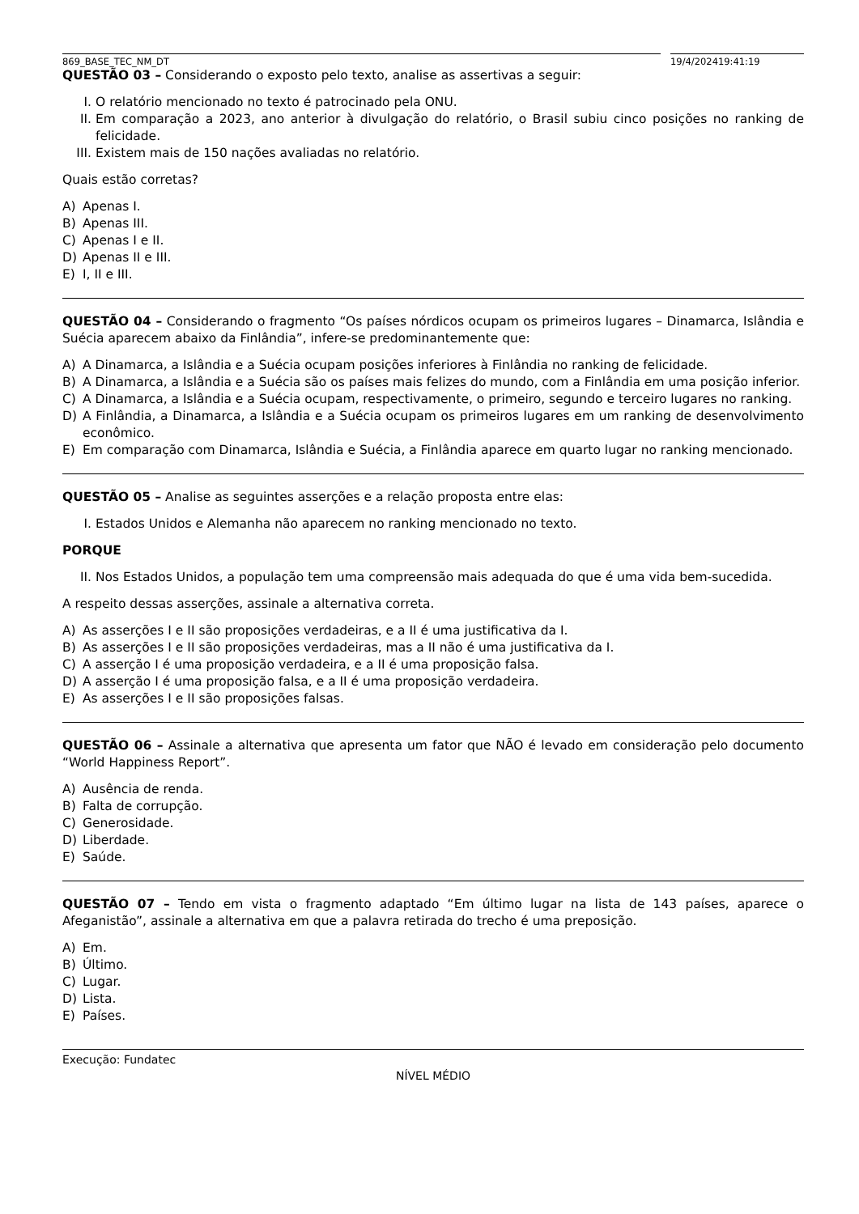869_BASE_TEC_NM_DT 19/4/202419:41:19
QUESTÃO 03 – Considerando o exposto pelo texto, analise as assertivas a seguir:
I. O relatório mencionado no texto é patrocinado pela ONU.
II. Em comparação a 2023, ano anterior à divulgação do relatório, o Brasil subiu cinco posições no ranking de felicidade.
III. Existem mais de 150 nações avaliadas no relatório.
Quais estão corretas?
A) Apenas I.
B) Apenas III.
C) Apenas I e II.
D) Apenas II e III.
E) I, II e III.
QUESTÃO 04 – Considerando o fragmento “Os países nórdicos ocupam os primeiros lugares – Dinamarca, Islândia e Suécia aparecem abaixo da Finlândia”, infere-se predominantemente que:
A) A Dinamarca, a Islândia e a Suécia ocupam posições inferiores à Finlândia no ranking de felicidade.
B) A Dinamarca, a Islândia e a Suécia são os países mais felizes do mundo, com a Finlândia em uma posição inferior.
C) A Dinamarca, a Islândia e a Suécia ocupam, respectivamente, o primeiro, segundo e terceiro lugares no ranking.
D) A Finlândia, a Dinamarca, a Islândia e a Suécia ocupam os primeiros lugares em um ranking de desenvolvimento econômico.
E) Em comparação com Dinamarca, Islândia e Suécia, a Finlândia aparece em quarto lugar no ranking mencionado.
QUESTÃO 05 – Analise as seguintes asserções e a relação proposta entre elas:
I. Estados Unidos e Alemanha não aparecem no ranking mencionado no texto.
PORQUE
II. Nos Estados Unidos, a população tem uma compreensão mais adequada do que é uma vida bem-sucedida.
A respeito dessas asserções, assinale a alternativa correta.
A) As asserções I e II são proposições verdadeiras, e a II é uma justificativa da I.
B) As asserções I e II são proposições verdadeiras, mas a II não é uma justificativa da I.
C) A asserção I é uma proposição verdadeira, e a II é uma proposição falsa.
D) A asserção I é uma proposição falsa, e a II é uma proposição verdadeira.
E) As asserções I e II são proposições falsas.
QUESTÃO 06 – Assinale a alternativa que apresenta um fator que NÃO é levado em consideração pelo documento “World Happiness Report”.
A) Ausência de renda.
B) Falta de corrupção.
C) Generosidade.
D) Liberdade.
E) Saúde.
QUESTÃO 07 – Tendo em vista o fragmento adaptado “Em último lugar na lista de 143 países, aparece o Afeganistão”, assinale a alternativa em que a palavra retirada do trecho é uma preposição.
A) Em.
B) Último.
C) Lugar.
D) Lista.
E) Países.
Execução: Fundatec
NÍVEL MÉDIO